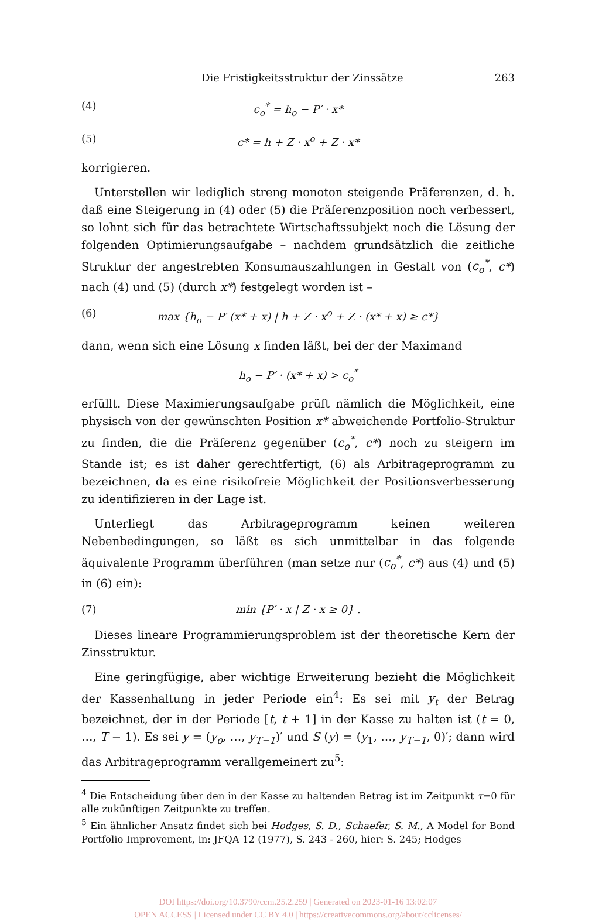Die Fristigkeitsstruktur der Zinssätze 263
(4) c<sub>o</sub><sup>*</sup> = h<sub>o</sub> − P′ · x*
(5) c* = h + Z · x<sup>o</sup> + Z · x*
korrigieren.
Unterstellen wir lediglich streng monoton steigende Präferenzen, d. h. daß eine Steigerung in (4) oder (5) die Präferenzposition noch verbessert, so lohnt sich für das betrachtete Wirtschaftssubjekt noch die Lösung der folgenden Optimierungsaufgabe – nachdem grundsätzlich die zeitliche Struktur der angestrebten Konsumauszahlungen in Gestalt von (c<sub>o</sub><sup>*</sup>, c*) nach (4) und (5) (durch x*) festgelegt worden ist –
(6) max {h<sub>o</sub> − P′ (x* + x) | h + Z · x<sup>o</sup> + Z · (x* + x) ≥ c*}
dann, wenn sich eine Lösung x finden läßt, bei der der Maximand
h<sub>o</sub> − P′ · (x* + x) > c<sub>o</sub><sup>*</sup>
erfüllt. Diese Maximierungsaufgabe prüft nämlich die Möglichkeit, eine physisch von der gewünschten Position x* abweichende Portfolio-Struktur zu finden, die die Präferenz gegenüber (c<sub>o</sub><sup>*</sup>, c*) noch zu steigern im Stande ist; es ist daher gerechtfertigt, (6) als Arbitrageprogramm zu bezeichnen, da es eine risikofreie Möglichkeit der Positionsverbesserung zu identifizieren in der Lage ist.
Unterliegt das Arbitrageprogramm keinen weiteren Nebenbedingungen, so läßt es sich unmittelbar in das folgende äquivalente Programm überführen (man setze nur (c<sub>o</sub><sup>*</sup>, c*) aus (4) und (5) in (6) ein):
(7) min {P′ · x | Z · x ≥ 0} .
Dieses lineare Programmierungsproblem ist der theoretische Kern der Zinsstruktur.
Eine geringfügige, aber wichtige Erweiterung bezieht die Möglichkeit der Kassenhaltung in jeder Periode ein<sup>4</sup>: Es sei mit y<sub>t</sub> der Betrag bezeichnet, der in der Periode [t, t + 1] in der Kasse zu halten ist (t = 0, …, T − 1). Es sei y = (y<sub>o</sub>, …, y<sub>T−1</sub>)′ und S (y) = (y<sub>1</sub>, …, y<sub>T−1</sub>, 0)′; dann wird das Arbitrageprogramm verallgemeinert zu<sup>5</sup>:
<sup>4</sup> Die Entscheidung über den in der Kasse zu haltenden Betrag ist im Zeitpunkt τ=0 für alle zukünftigen Zeitpunkte zu treffen.
<sup>5</sup> Ein ähnlicher Ansatz findet sich bei Hodges, S. D., Schaefer, S. M., A Model for Bond Portfolio Improvement, in: JFQA 12 (1977), S. 243 - 260, hier: S. 245; Hodges
DOI https://doi.org/10.3790/ccm.25.2.259 | Generated on 2023-01-16 13:02:07
OPEN ACCESS | Licensed under CC BY 4.0 | https://creativecommons.org/about/cclicenses/